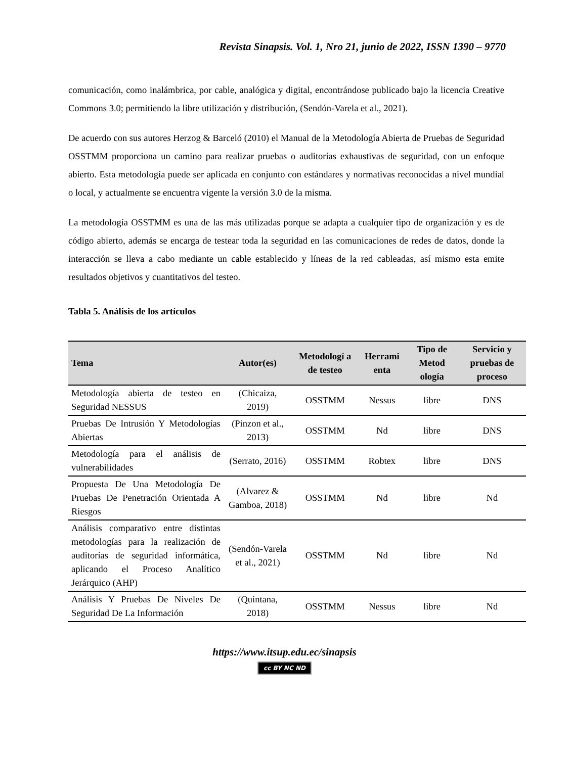Revista Sinapsis. Vol. 1, Nro 21, junio de 2022, ISSN 1390 – 9770
comunicación, como inalámbrica, por cable, analógica y digital, encontrándose publicado bajo la licencia Creative Commons 3.0; permitiendo la libre utilización y distribución, (Sendón-Varela et al., 2021).
De acuerdo con sus autores Herzog & Barceló (2010) el Manual de la Metodología Abierta de Pruebas de Seguridad OSSTMM proporciona un camino para realizar pruebas o auditorías exhaustivas de seguridad, con un enfoque abierto. Esta metodología puede ser aplicada en conjunto con estándares y normativas reconocidas a nivel mundial o local, y actualmente se encuentra vigente la versión 3.0 de la misma.
La metodología OSSTMM es una de las más utilizadas porque se adapta a cualquier tipo de organización y es de código abierto, además se encarga de testear toda la seguridad en las comunicaciones de redes de datos, donde la interacción se lleva a cabo mediante un cable establecido y líneas de la red cableadas, así mismo esta emite resultados objetivos y cuantitativos del testeo.
Tabla 5. Análisis de los artículos
| Tema | Autor(es) | Metodologí a de testeo | Herrami enta | Tipo de Metod ología | Servicio y pruebas de proceso |
| --- | --- | --- | --- | --- | --- |
| Metodología abierta de testeo en Seguridad NESSUS | (Chicaiza, 2019) | OSSTMM | Nessus | libre | DNS |
| Pruebas De Intrusión Y Metodologías Abiertas | (Pinzon et al., 2013) | OSSTMM | Nd | libre | DNS |
| Metodología para el análisis de vulnerabilidades | (Serrato, 2016) | OSSTMM | Robtex | libre | DNS |
| Propuesta De Una Metodología De Pruebas De Penetración Orientada A Riesgos | (Alvarez & Gamboa, 2018) | OSSTMM | Nd | libre | Nd |
| Análisis comparativo entre distintas metodologías para la realización de auditorías de seguridad informática, aplicando el Proceso Analítico Jerárquico (AHP) | (Sendón-Varela et al., 2021) | OSSTMM | Nd | libre | Nd |
| Análisis Y Pruebas De Niveles De Seguridad De La Información | (Quintana, 2018) | OSSTMM | Nessus | libre | Nd |
https://www.itsup.edu.ec/sinapsis
cc BY NC ND